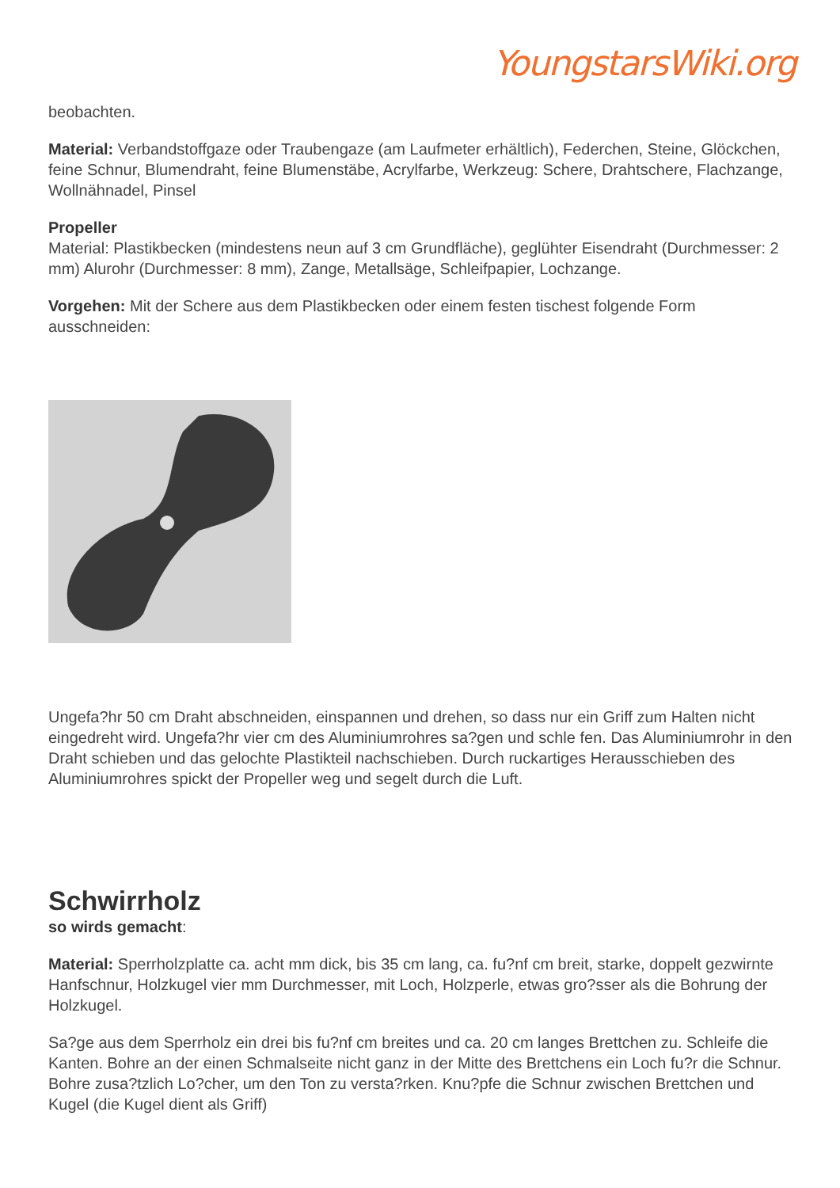YoungstarsWiki.org
beobachten.
Material: Verbandstoffgaze oder Traubengaze (am Laufmeter erhältlich), Federchen, Steine, Glöckchen, feine Schnur, Blumendraht, feine Blumenstäbe, Acrylfarbe, Werkzeug: Schere, Drahtschere, Flachzange, Wollnähnadel, Pinsel
Propeller
Material: Plastikbecken (mindestens neun auf 3 cm Grundfläche), geglühter Eisendraht (Durchmesser: 2 mm) Alurohr (Durchmesser: 8 mm), Zange, Metallsäge, Schleifpapier, Lochzange.
Vorgehen: Mit der Schere aus dem Plastikbecken oder einem festen tischest folgende Form ausschneiden:
Ungefa?hr 50 cm Draht abschneiden, einspannen und drehen, so dass nur ein Griff zum Halten nicht eingedreht wird. Ungefa?hr vier cm des Aluminiumrohres sa?gen und schle fen. Das Aluminiumrohr in den Draht schieben und das gelochte Plastikteil nachschieben. Durch ruckartiges Herausschieben des Aluminiumrohres spickt der Propeller weg und segelt durch die Luft.
Schwirrholz
so wirds gemacht:
Material: Sperrholzplatte ca. acht mm dick, bis 35 cm lang, ca. fu?nf cm breit, starke, doppelt gezwirnte Hanfschnur, Holzkugel vier mm Durchmesser, mit Loch, Holzperle, etwas gro?sser als die Bohrung der Holzkugel.
Sa?ge aus dem Sperrholz ein drei bis fu?nf cm breites und ca. 20 cm langes Brettchen zu. Schleife die Kanten. Bohre an der einen Schmalseite nicht ganz in der Mitte des Brettchens ein Loch fu?r die Schnur. Bohre zusa?tzlich Lo?cher, um den Ton zu versta?rken. Knu?pfe die Schnur zwischen Brettchen und Kugel (die Kugel dient als Griff)